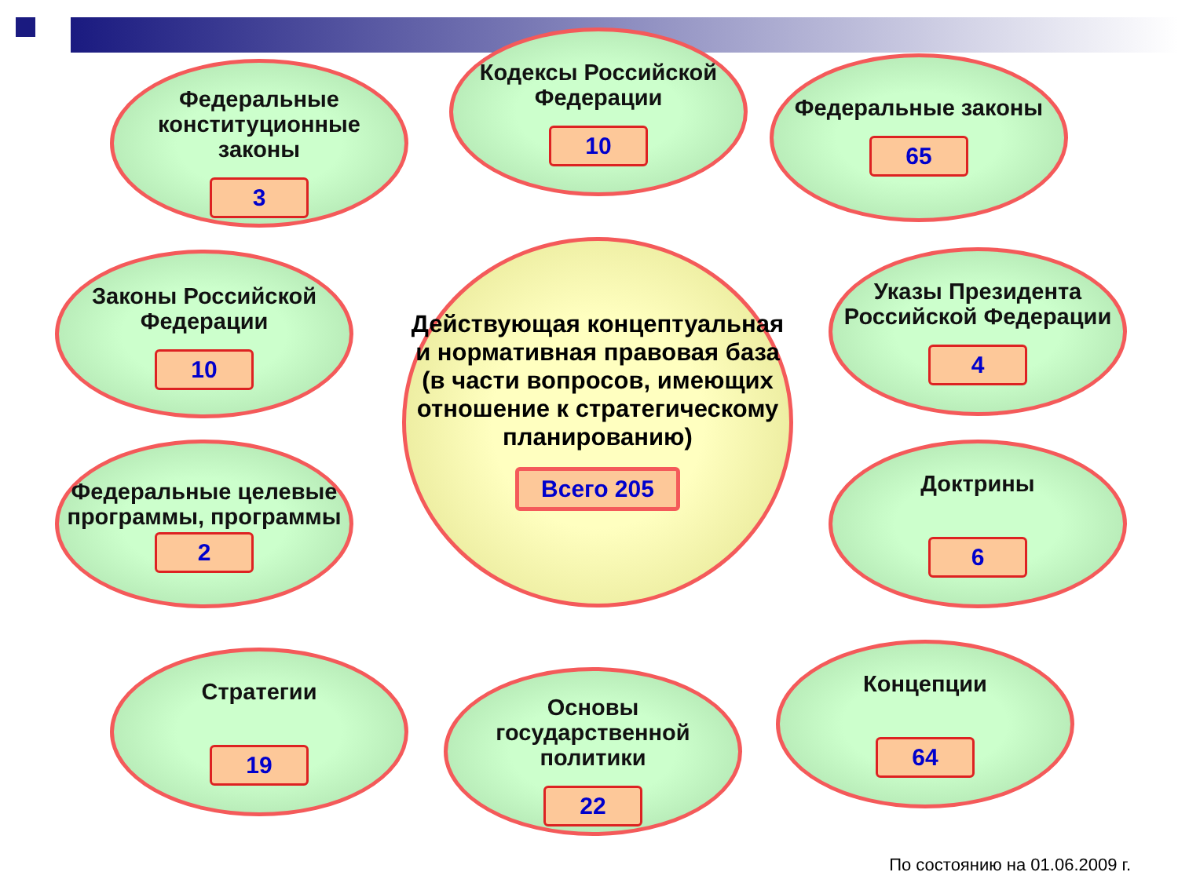Федеральные конституционные законы
3
Кодексы Российской Федерации
10
Федеральные законы
65
Законы Российской Федерации
10
Действующая концептуальная и нормативная правовая база (в части вопросов, имеющих отношение к стратегическому планированию)
Всего 205
Указы Президента Российской Федерации
4
Федеральные целевые программы, программы
2
Доктрины
6
Стратегии
19
Основы государственной политики
22
Концепции
64
По состоянию на 01.06.2009 г.